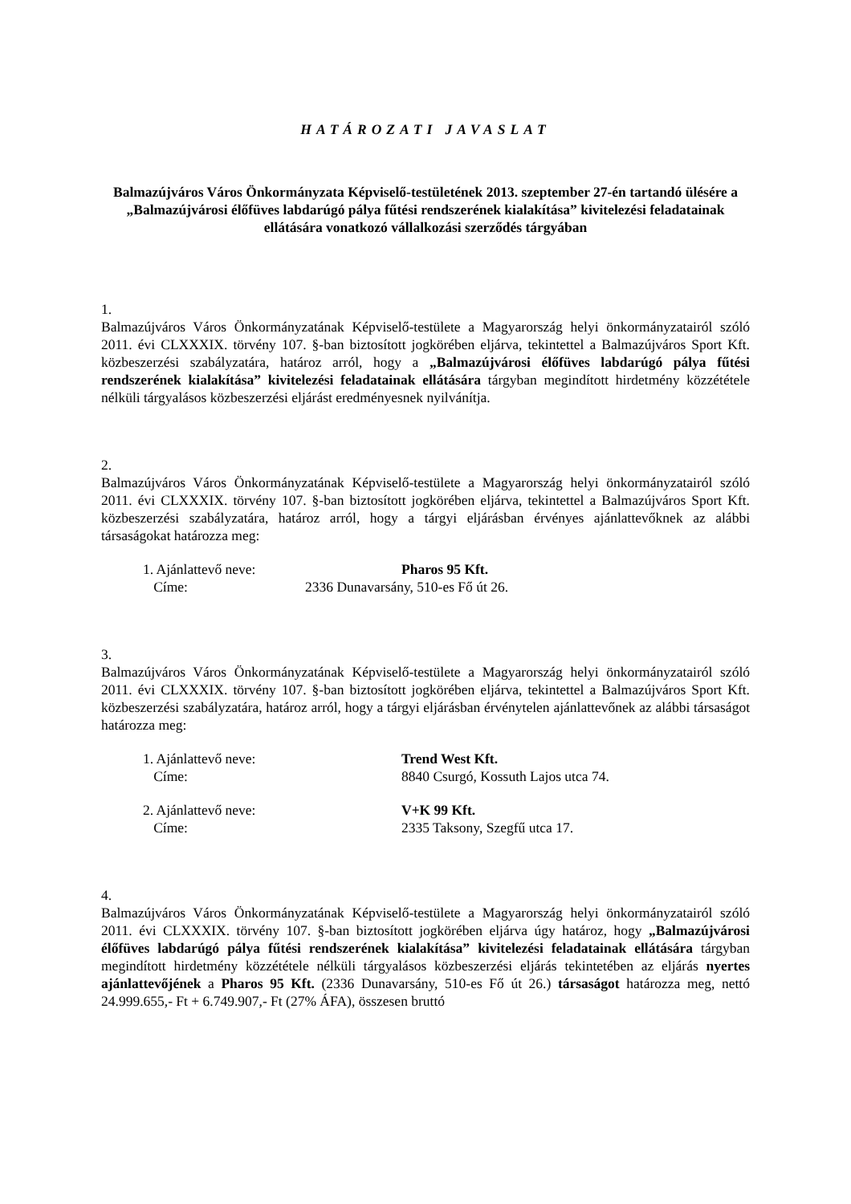HATÁROZATI JAVASLAT
Balmazújváros Város Önkormányzata Képviselő-testületének 2013. szeptember 27-én tartandó ülésére a „Balmazújvárosi élőfüves labdarúgó pálya fűtési rendszerének kialakítása” kivitelezési feladatainak ellátására vonatkozó vállalkozási szerződés tárgyában
1.
Balmazújváros Város Önkormányzatának Képviselő-testülete a Magyarország helyi önkormányzatairól szóló 2011. évi CLXXXIX. törvény 107. §-ban biztosított jogkörében eljárva, tekintettel a Balmazújváros Sport Kft. közbeszerzési szabályzatára, határoz arról, hogy a „Balmazújvárosi élőfüves labdarúgó pálya fűtési rendszerének kialakítása” kivitelezési feladatainak ellátására tárgyban megindított hirdetmény közzététele nélküli tárgyalásos közbeszerzési eljárást eredményesnek nyilvánítja.
2.
Balmazújváros Város Önkormányzatának Képviselő-testülete a Magyarország helyi önkormányzatairól szóló 2011. évi CLXXXIX. törvény 107. §-ban biztosított jogkörében eljárva, tekintettel a Balmazújváros Sport Kft. közbeszerzési szabályzatára, határoz arról, hogy a tárgyi eljárásban érvényes ajánlattevőknek az alábbi társaságokat határozza meg:
1. Ajánlattevő neve:
Pharos 95 Kft.
Címe:
2336 Dunavarsány, 510-es Fő út 26.
3.
Balmazújváros Város Önkormányzatának Képviselő-testülete a Magyarország helyi önkormányzatairól szóló 2011. évi CLXXXIX. törvény 107. §-ban biztosított jogkörében eljárva, tekintettel a Balmazújváros Sport Kft. közbeszerzési szabályzatára, határoz arról, hogy a tárgyi eljárásban érvénytelen ajánlattevőnek az alábbi társaságot határozza meg:
1. Ajánlattevő neve:
Trend West Kft.
Címe:
8840 Csurgó, Kossuth Lajos utca 74.
2. Ajánlattevő neve:
V+K 99 Kft.
Címe:
2335 Taksony, Szegfű utca 17.
4.
Balmazújváros Város Önkormányzatának Képviselő-testülete a Magyarország helyi önkormányzatairól szóló 2011. évi CLXXXIX. törvény 107. §-ban biztosított jogkörében eljárva úgy határoz, hogy „Balmazújvárosi élőfüves labdarúgó pálya fűtési rendszerének kialakítása” kivitelezési feladatainak ellátására tárgyban megindított hirdetmény közzététele nélküli tárgyalásos közbeszerzési eljárás tekintetében az eljárás nyertes ajánlattevőjének a Pharos 95 Kft. (2336 Dunavarsány, 510-es Fő út 26.) társaságot határozza meg, nettó 24.999.655,- Ft + 6.749.907,- Ft (27% ÁFA), összesen bruttó